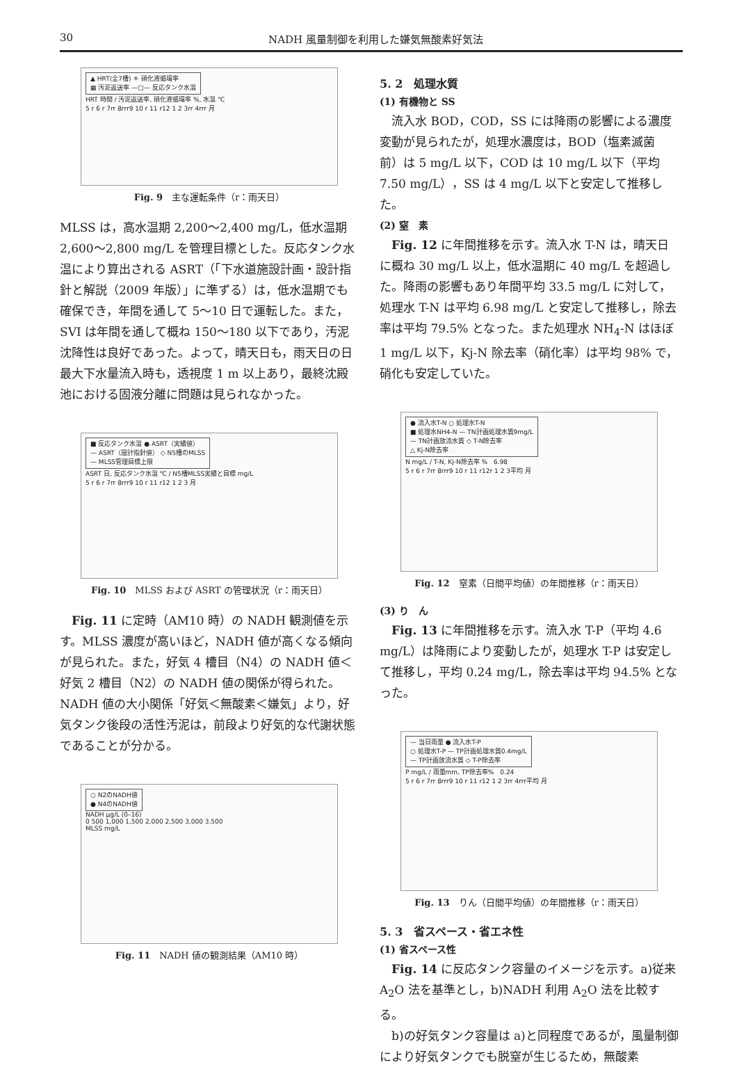30 NADH 風量制御を利用した嫌気無酸素好気法
▲ HRT(全7槽) ＊ 硝化液循環率
▦ 汚泥返送率 —□— 反応タンク水温
HRT 時間 / 汚泥返送率, 硝化液循環率 %, 水温 ℃
5 r 6 r 7rr 8rrr9 10 r 11 r12 1 2 3rr 4rrr 月
Fig. 9　主な運転条件（r：雨天日）
MLSS は，高水温期 2,200～2,400 mg/L，低水温期 2,600～2,800 mg/L を管理目標とした。反応タンク水温により算出される ASRT（「下水道施設計画・設計指針と解説（2009 年版）」に準ずる）は，低水温期でも確保でき，年間を通して 5～10 日で運転した。また，SVI は年間を通して概ね 150～180 以下であり，汚泥沈降性は良好であった。よって，晴天日も，雨天日の日最大下水量流入時も，透視度 1 m 以上あり，最終沈殿池における固液分離に問題は見られなかった。
■ 反応タンク水温 ● ASRT（実績値）
— ASRT（設計指針値） ◇ N5槽のMLSS
— MLSS管理目標上限
ASRT 日, 反応タンク水温 ℃ / N5槽MLSS実績と目標 mg/L
5 r 6 r 7rr 8rrr9 10 r 11 r12 1 2 3 月
Fig. 10　MLSS および ASRT の管理状況（r：雨天日）
Fig. 11 に定時（AM10 時）の NADH 観測値を示す。MLSS 濃度が高いほど，NADH 値が高くなる傾向が見られた。また，好気 4 槽目（N4）の NADH 値＜好気 2 槽目（N2）の NADH 値の関係が得られた。NADH 値の大小関係「好気＜無酸素＜嫌気」より，好気タンク後段の活性汚泥は，前段より好気的な代謝状態であることが分かる。
○ N2のNADH値
● N4のNADH値
NADH μg/L (0–16)
0 500 1,000 1,500 2,000 2,500 3,000 3,500
MLSS mg/L
Fig. 11　NADH 値の観測結果（AM10 時）
5. 2　処理水質
(1) 有機物と SS
流入水 BOD，COD，SS には降雨の影響による濃度変動が見られたが，処理水濃度は，BOD（塩素滅菌前）は 5 mg/L 以下，COD は 10 mg/L 以下（平均 7.50 mg/L），SS は 4 mg/L 以下と安定して推移した。
(2) 窒　素
Fig. 12 に年間推移を示す。流入水 T-N は，晴天日に概ね 30 mg/L 以上，低水温期に 40 mg/L を超過した。降雨の影響もあり年間平均 33.5 mg/L に対して，処理水 T-N は平均 6.98 mg/L と安定して推移し，除去率は平均 79.5% となった。また処理水 NH<sub>4</sub>-N はほぼ 1 mg/L 以下，Kj-N 除去率（硝化率）は平均 98% で，硝化も安定していた。
● 流入水T-N ○ 処理水T-N
■ 処理水NH4-N — TN計画処理水質9mg/L
— TN計画放流水質 ◇ T-N除去率
△ Kj-N除去率
N mg/L / T-N, Kj-N除去率 %　6.98
5 r 6 r 7rr 8rrr9 10 r 11 r12r 1 2 3平均 月
Fig. 12　窒素（日間平均値）の年間推移（r：雨天日）
(3) り　ん
Fig. 13 に年間推移を示す。流入水 T-P（平均 4.6 mg/L）は降雨により変動したが，処理水 T-P は安定して推移し，平均 0.24 mg/L，除去率は平均 94.5% となった。
— 当日雨量 ● 流入水T-P
○ 処理水T-P — TP計画処理水質0.4mg/L
— TP計画放流水質 ◇ T-P除去率
P mg/L / 雨量mm, TP除去率%　0.24
5 r 6 r 7rr 8rrr9 10 r 11 r12 1 2 3rr 4rrr平均 月
Fig. 13　りん（日間平均値）の年間推移（r：雨天日）
5. 3　省スペース・省エネ性
(1) 省スペース性
Fig. 14 に反応タンク容量のイメージを示す。a)従来 A<sub>2</sub>O 法を基準とし，b)NADH 利用 A<sub>2</sub>O 法を比較する。
b)の好気タンク容量は a)と同程度であるが，風量制御により好気タンクでも脱窒が生じるため，無酸素